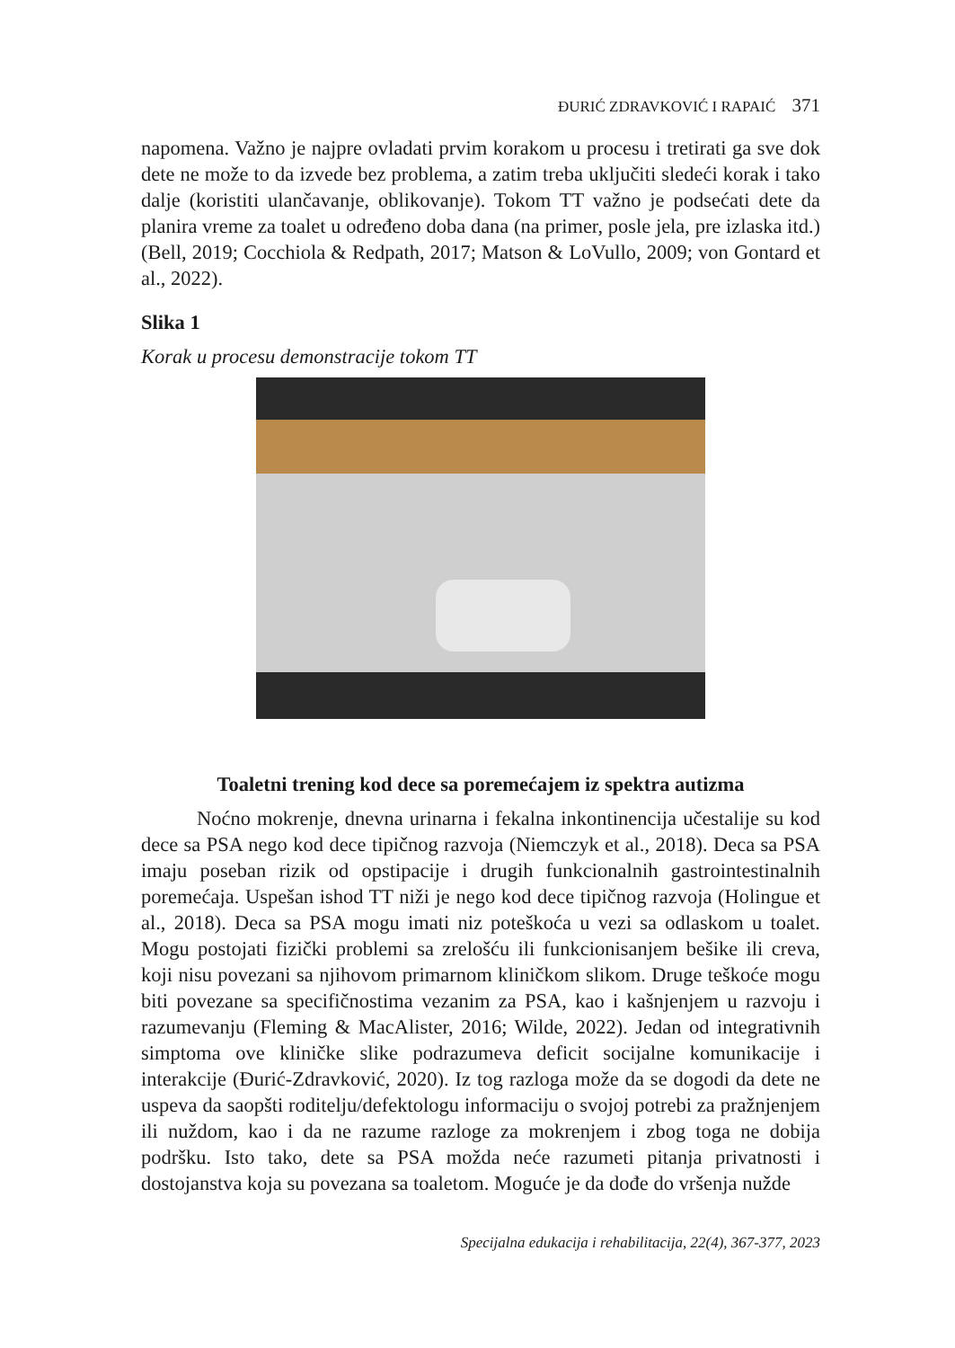ĐURIĆ ZDRAVKOVIĆ I RAPAIĆ 371
napomena. Važno je najpre ovladati prvim korakom u procesu i tretirati ga sve dok dete ne može to da izvede bez problema, a zatim treba uključiti sledeći korak i tako dalje (koristiti ulančavanje, oblikovanje). Tokom TT važno je podsećati dete da planira vreme za toalet u određeno doba dana (na primer, posle jela, pre izlaska itd.) (Bell, 2019; Cocchiola & Redpath, 2017; Matson & LoVullo, 2009; von Gontard et al., 2022).
Slika 1
Korak u procesu demonstracije tokom TT
Toaletni trening kod dece sa poremećajem iz spektra autizma
Noćno mokrenje, dnevna urinarna i fekalna inkontinencija učestalije su kod dece sa PSA nego kod dece tipičnog razvoja (Niemczyk et al., 2018). Deca sa PSA imaju poseban rizik od opstipacije i drugih funkcionalnih gastrointestinalnih poremećaja. Uspešan ishod TT niži je nego kod dece tipičnog razvoja (Holingue et al., 2018). Deca sa PSA mogu imati niz poteškoća u vezi sa odlaskom u toalet. Mogu postojati fizički problemi sa zrelošću ili funkcionisanjem bešike ili creva, koji nisu povezani sa njihovom primarnom kliničkom slikom. Druge teškoće mogu biti povezane sa specifičnostima vezanim za PSA, kao i kašnjenjem u razvoju i razumevanju (Fleming & MacAlister, 2016; Wilde, 2022). Jedan od integrativnih simptoma ove kliničke slike podrazumeva deficit socijalne komunikacije i interakcije (Đurić-Zdravković, 2020). Iz tog razloga može da se dogodi da dete ne uspeva da saopšti roditelju/defektologu informaciju o svojoj potrebi za pražnjenjem ili nuždom, kao i da ne razume razloge za mokrenjem i zbog toga ne dobija podršku. Isto tako, dete sa PSA možda neće razumeti pitanja privatnosti i dostojanstva koja su povezana sa toaletom. Moguće je da dođe do vršenja nužde
Specijalna edukacija i rehabilitacija, 22(4), 367-377, 2023